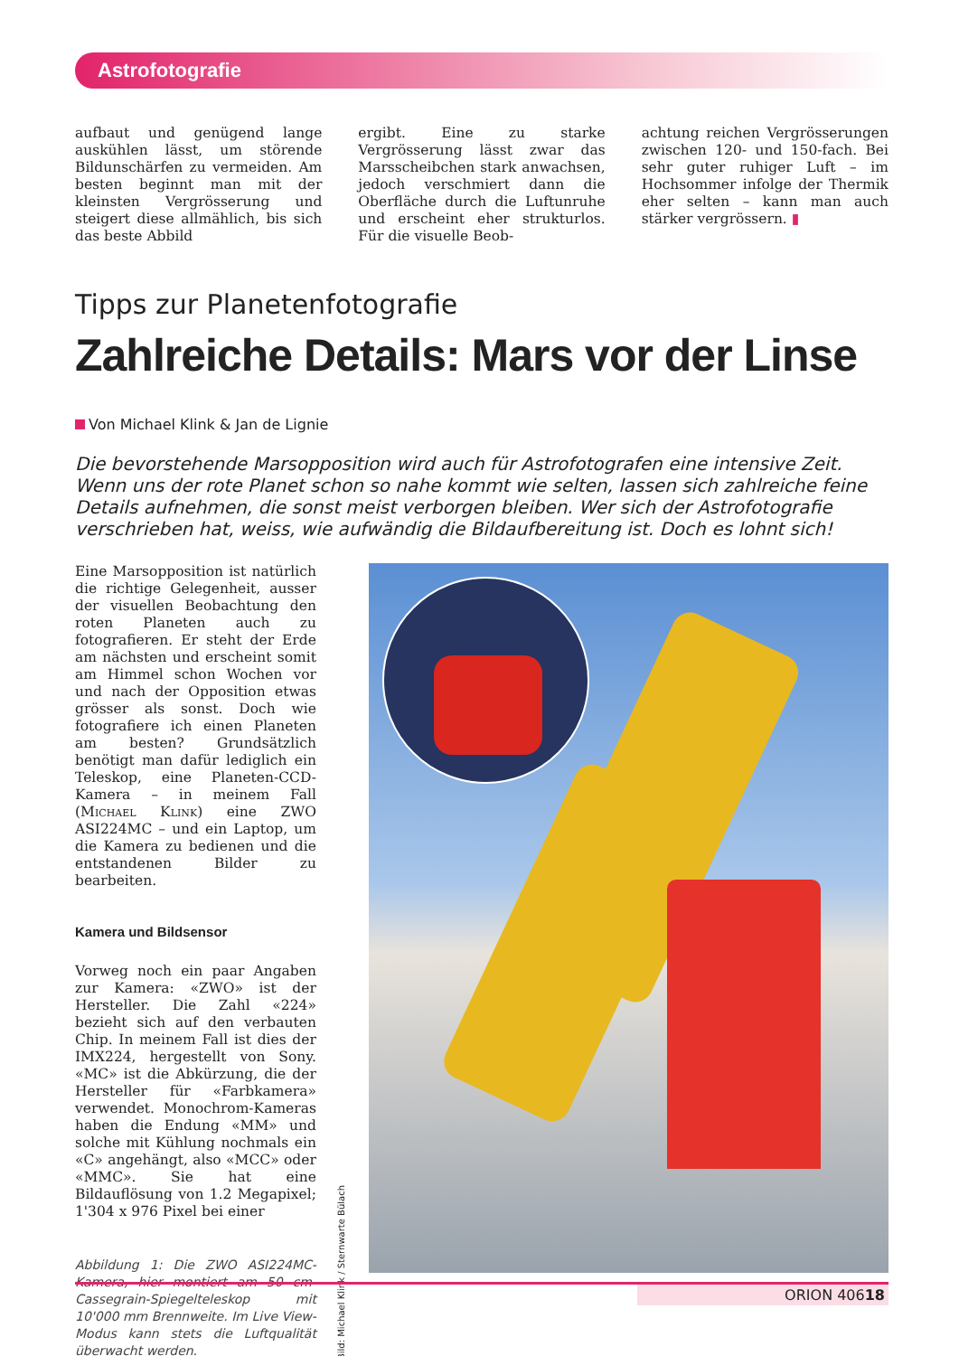Astrofotografie
aufbaut und genügend lange auskühlen lässt, um störende Bildunschärfen zu vermeiden. Am besten beginnt man mit der kleinsten Vergrösserung und steigert diese allmählich, bis sich das beste Abbild
ergibt. Eine zu starke Vergrösserung lässt zwar das Marsscheibchen stark anwachsen, jedoch verschmiert dann die Oberfläche durch die Luftunruhe und erscheint eher strukturlos. Für die visuelle Beob-
achtung reichen Vergrösserungen zwischen 120- und 150-fach. Bei sehr guter ruhiger Luft – im Hochsommer infolge der Thermik eher selten – kann man auch stärker vergrössern. ▮
Tipps zur Planetenfotografie
Zahlreiche Details: Mars vor der Linse
Von Michael Klink & Jan de Lignie
Die bevorstehende Marsopposition wird auch für Astrofotografen eine intensive Zeit. Wenn uns der rote Planet schon so nahe kommt wie selten, lassen sich zahlreiche feine Details aufnehmen, die sonst meist verborgen bleiben. Wer sich der Astrofotografie verschrieben hat, weiss, wie aufwändig die Bildaufbereitung ist. Doch es lohnt sich!
Eine Marsopposition ist natürlich die richtige Gelegenheit, ausser der visuellen Beobachtung den roten Planeten auch zu fotografieren. Er steht der Erde am nächsten und erscheint somit am Himmel schon Wochen vor und nach der Opposition etwas grösser als sonst. Doch wie fotografiere ich einen Planeten am besten? Grundsätzlich benötigt man dafür lediglich ein Teleskop, eine Planeten-CCD-Kamera – in meinem Fall (Michael Klink) eine ZWO ASI224MC – und ein Laptop, um die Kamera zu bedienen und die entstandenen Bilder zu bearbeiten.
Kamera und Bildsensor
Vorweg noch ein paar Angaben zur Kamera: «ZWO» ist der Hersteller. Die Zahl «224» bezieht sich auf den verbauten Chip. In meinem Fall ist dies der IMX224, hergestellt von Sony. «MC» ist die Abkürzung, die der Hersteller für «Farbkamera» verwendet. Monochrom-Kameras haben die Endung «MM» und solche mit Kühlung nochmals ein «C» angehängt, also «MCC» oder «MMC». Sie hat eine Bildauflösung von 1.2 Megapixel; 1'304 x 976 Pixel bei einer
Abbildung 1: Die ZWO ASI224MC-Kamera, hier montiert am 50 cm-Cassegrain-Spiegelteleskop mit 10'000 mm Brennweite. Im Live View-Modus kann stets die Luftqualität überwacht werden.
Bild: Michael Klink / Sternwarte Bülach
ORION 406 18